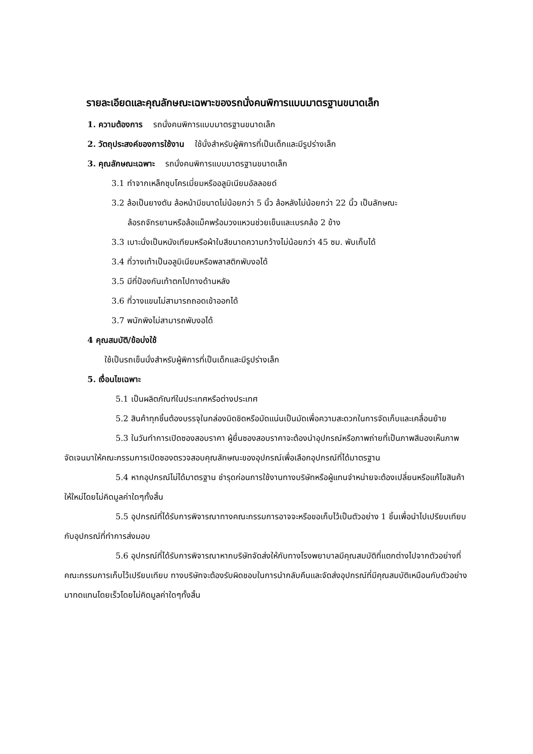รายละเอียดและคุณลักษณะเฉพาะของรถนั่งคนพิการแบบมาตรฐานขนาดเล็ก
1. ความต้องการ รถนั่งคนพิการแบบมาตรฐานขนาดเล็ก
2. วัตถุประสงค์ของการใช้งาน ใช้นั่งสำหรับผู้พิการที่เป็นเด็กและมีรูปร่างเล็ก
3. คุณลักษณะเฉพาะ รถนั่งคนพิการแบบมาตรฐานขนาดเล็ก
3.1 ทำจากเหล็กชุบโครเมี่ยมหรืออลูมิเนียมอัลลอยด์
3.2 ล้อเป็นยางตัน ล้อหน้ามีขนาดไม่น้อยกว่า 5 นิ้ว ล้อหลังไม่น้อยกว่า 22 นิ้ว เป็นลักษณะ
ล้อรถจักรยานหรือล้อแม็คพร้อมวงแหวนช่วยเข็นและเบรคล้อ 2 ข้าง
3.3 เบาะนั่งเป็นหนังเทียมหรือผ้าใบสีขนาดความกว้างไม่น้อยกว่า 45 ซม. พับเก็บได้
3.4 ที่วางเท้าเป็นอลูมิเนียมหรือพลาสติกพับงอได้
3.5 มีที่ป้องกันเท้าตกไปทางด้านหลัง
3.6 ที่วางแขนไม่สามารถถอดเข้าออกได้
3.7 พนักพิงไม่สามารถพับงอได้
4 คุณสมบัติ/ข้อบ่งใช้
ใช้เป็นรถเข็นนั่งสำหรับผู้พิการที่เป็นเด็กและมีรูปร่างเล็ก
5. เงื่อนไขเฉพาะ
5.1 เป็นผลิตภัณฑ์ในประเทศหรือต่างประเทศ
5.2 สินค้าทุกชิ้นต้องบรรจุในกล่องมิดชิดหรือมัดแน่นเป็นมัดเพื่อความสะดวกในการจัดเก็บและเคลื่อนย้าย
5.3 ในวันทำการเปิดซองสอบราคา ผู้ยื่นซองสอบราคาจะต้องนำอุปกรณ์หรือภาพถ่ายที่เป็นภาพสีมองเห็นภาพจัดเจนมาให้คณะกรรมการเปิดซองตรวจสอบคุณลักษณะของอุปกรณ์เพื่อเลือกอุปกรณ์ที่ได้มาตรฐาน
5.4 หากอุปกรณ์ไม่ได้มาตรฐาน ชำรุดก่อนการใช้งานทางบริษัทหรือผู้แทนจำหน่ายจะต้องเปลี่ยนหรือแก้ไขสินค้าให้ใหม่โดยไม่คิดมูลค่าใดๆทั้งสิ้น
5.5 อุปกรณ์ที่ได้รับการพิจารณาทางคณะกรรมการอาจจะหรือขอเก็บไว้เป็นตัวอย่าง 1 ชิ้นเพื่อนำไปเปรียบเทียบกับอุปกรณ์ที่ทำการส่งมอบ
5.6 อุปกรณ์ที่ได้รับการพิจารณาหากบริษัทจัดส่งให้กับทางโรงพยาบาลมีคุณสมบัติที่แตกต่างไปจากตัวอย่างที่คณะกรรมการเก็บไว้เปรียบเทียบ ทางบริษัทจะต้องรับผิดชอบในการนำกลับคืนและจัดส่งอุปกรณ์ที่มีคุณสมบัติเหมือนกับตัวอย่างมาทดแทนโดยเร็วโดยไม่คิดมูลค่าใดๆทั้งสิ้น